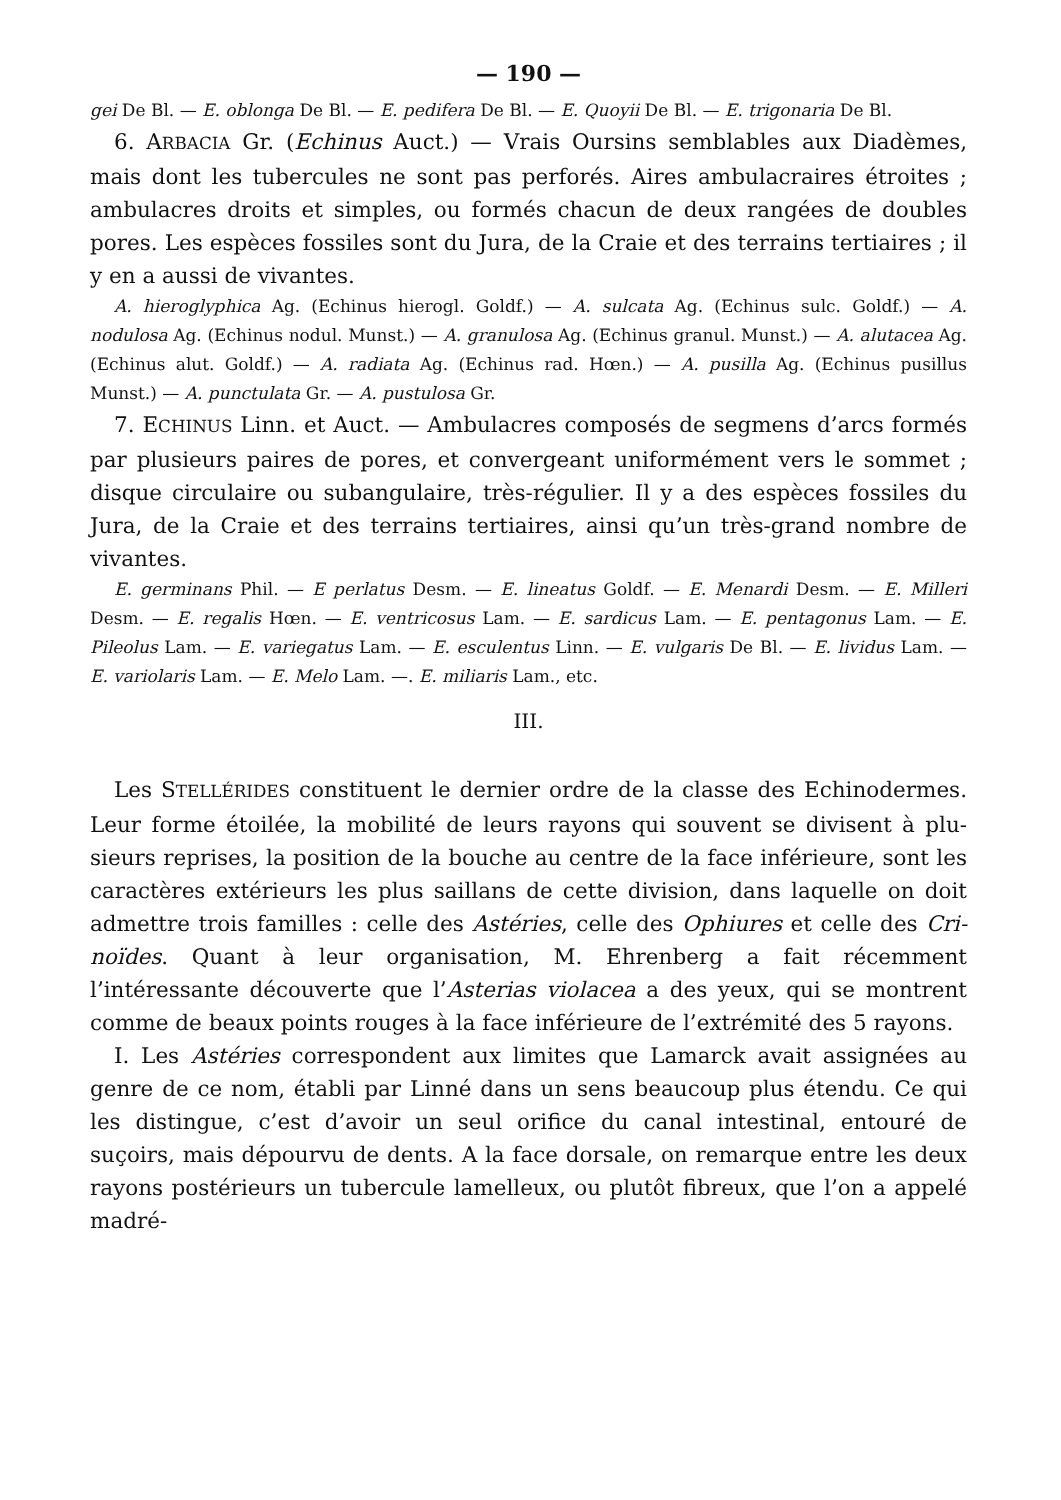— 190 —
gei De Bl. — E. oblonga De Bl. — E. pedifera De Bl. — E. Quoyii De Bl. — E. trigo­naria De Bl.
6. ARBACIA Gr. (Echinus Auct.) — Vrais Oursins semblables aux Diadèmes, mais dont les tubercules ne sont pas perforés. Aires ambulacraires étroites ; ambulacres droits et simples, ou formés chacun de deux rangées de doubles pores. Les espèces fossiles sont du Jura, de la Craie et des terrains tertiaires ; il y en a aussi de vivantes.
A. hieroglyphica Ag. (Echinus hierogl. Goldf.) — A. sulcata Ag. (Echinus sulc. Goldf.) — A. nodulosa Ag. (Echinus nodul. Munst.) — A. granulosa Ag. (Echinus granul. Munst.) — A. alutacea Ag. (Echinus alut. Goldf.) — A. radiata Ag. (Echinus rad. Hœn.) — A. pusilla Ag. (Echinus pusillus Munst.) — A. punctulata Gr. — A. pustulosa Gr.
7. ECHINUS Linn. et Auct. — Ambulacres composés de segmens d’arcs formés par plusieurs paires de pores, et convergeant uniformément vers le sommet ; disque circulaire ou subangulaire, très-régulier. Il y a des espèces fossiles du Jura, de la Craie et des terrains tertiaires, ainsi qu’un très-grand nombre de vivantes.
E. germinans Phil. — E perlatus Desm. — E. lineatus Goldf. — E. Menardi Desm. — E. Milleri Desm. — E. regalis Hœn. — E. ventricosus Lam. — E. sardicus Lam. — E. pentagonus Lam. — E. Pileolus Lam. — E. variegatus Lam. — E. esculentus Linn. — E. vulgaris De Bl. — E. lividus Lam. — E. variolaris Lam. — E. Melo Lam. —. E. mi­liaris Lam., etc.
III.
Les STELLÉRIDES constituent le dernier ordre de la classe des Echinodermes. Leur forme étoilée, la mobilité de leurs rayons qui souvent se divisent à plu­sieurs reprises, la position de la bouche au centre de la face inférieure, sont les caractères extérieurs les plus saillans de cette division, dans laquelle on doit admettre trois familles : celle des Astéries, celle des Ophiures et celle des Cri­noïdes. Quant à leur organisation, M. Ehrenberg a fait récemment l’intéressante découverte que l’Asterias violacea a des yeux, qui se montrent comme de beaux points rouges à la face inférieure de l’extrémité des 5 rayons.
I. Les Astéries correspondent aux limites que Lamarck avait assignées au genre de ce nom, établi par Linné dans un sens beaucoup plus étendu. Ce qui les distingue, c’est d’avoir un seul orifice du canal intestinal, entouré de suçoirs, mais dépourvu de dents. A la face dorsale, on remarque entre les deux rayons postérieurs un tubercule lamelleux, ou plutôt fibreux, que l’on a appelé madré-